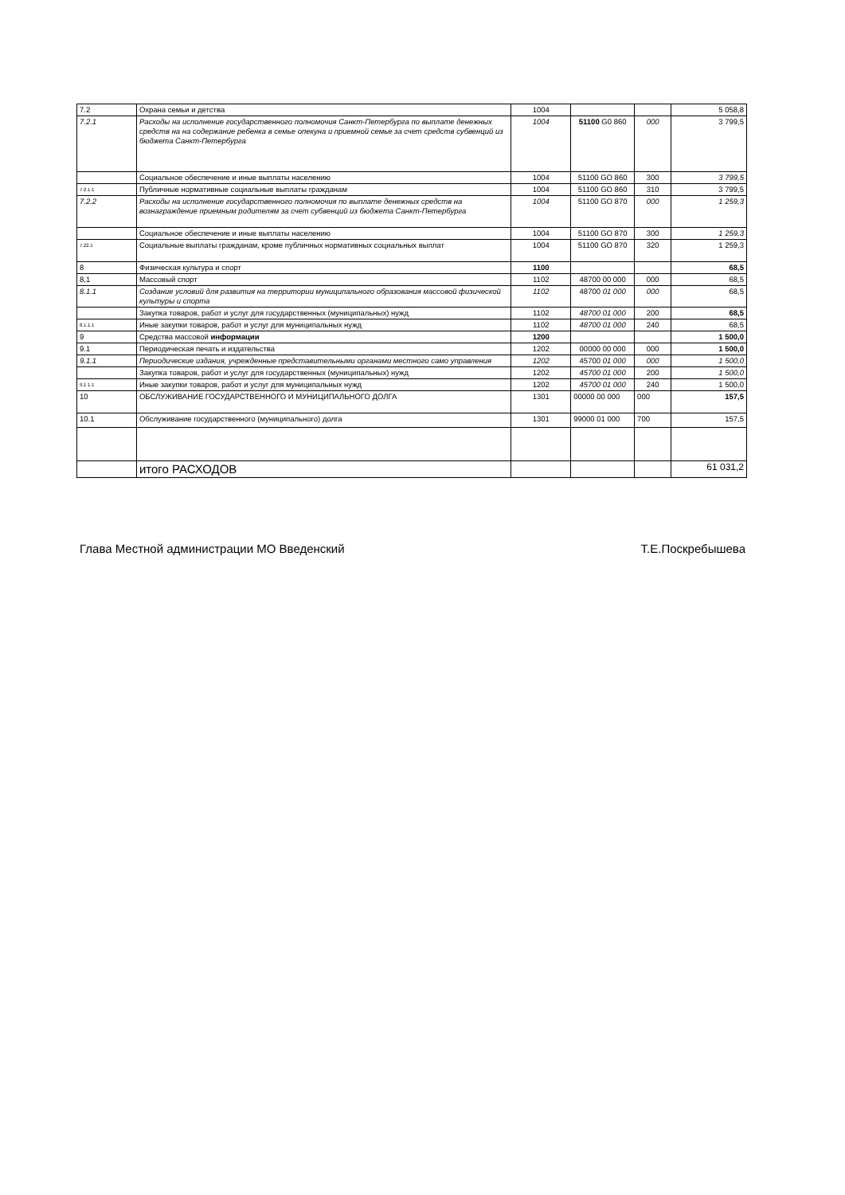| 7.2 | Охрана семьи и детства | 1004 | | | 5 058,8 |
| 7.2.1 | Расходы на исполнение государственного полномочия Санкт-Петербурга по выплате денежных средств на на содержание ребенка в семье опекуна и приемной семье за счет средств субвенций из бюджета Санкт-Петербурга | 1004 | 51100 G0 860 | 000 | 3 799,5 |
| | Социальное обеспечение и иные выплаты населению | 1004 | 51100 GO 860 | 300 | 3 799,5 |
| 7.2.1.1 | Публичные нормативные социальные выплаты гражданам | 1004 | 51100 GO 860 | 310 | 3 799,5 |
| 7.2.2 | Расходы на исполнение государственного полномочия по выплате денежных средств на вознаграждение приемным родителям за счет субвенций из бюджета Санкт-Петербурга | 1004 | 51100 GO 870 | 000 | 1 259,3 |
| | Социальное обеспечение и иные выплаты населению | 1004 | 51100 GO 870 | 300 | 1 259,3 |
| 7.22.1 | Социальные выплаты гражданам, кроме публичных нормативных социальных выплат | 1004 | 51100 GO 870 | 320 | 1 259,3 |
| 8 | Физическая культура и спорт | 1100 | | | 68,5 |
| 8,1 | Массовый спорт | 1102 | 48700 00 000 | 000 | 68,5 |
| 8.1.1 | Создание условий для развития на территории муниципального образования массовой физической культуры и спорта | 1102 | 48700 01 000 | 000 | 68,5 |
| | Закупка товаров, работ и услуг для государственных (муниципальных) нужд | 1102 | 48700 01 000 | 200 | 68,5 |
| 8.1.1.1 | Иные закупки товаров, работ и услуг для муниципальных нужд | 1102 | 48700 01 000 | 240 | 68,5 |
| 9 | Средства массовой информации | 1200 | | | 1 500,0 |
| 9.1 | Периодическая печать и издательства | 1202 | 00000 00 000 | 000 | 1 500,0 |
| 9.1.1 | Периодические издания, учрежденные представительными органами местного само управления | 1202 | 45700 01 000 | 000 | 1 500,0 |
| | Закупка товаров, работ и услуг для государственных (муниципальных) нужд | 1202 | 45700 01 000 | 200 | 1 500,0 |
| 9.1 1.1 | Иные закупки товаров, работ и услуг для муниципальных нужд | 1202 | 45700 01 000 | 240 | 1 500,0 |
| 10 | ОБСЛУЖИВАНИЕ ГОСУДАРСТВЕННОГО И МУНИЦИПАЛЬНОГО ДОЛГА | 1301 | 00000 00 000 | 000 | 157,5 |
| 10.1 | Обслуживание государственного (муниципального) долга | 1301 | 99000 01 000 | 700 | 157,5 |
| | итого РАСХОДОВ | | | | 61 031,2 |
Глава Местной администрации МО Введенский Т.Е.Поскребышева